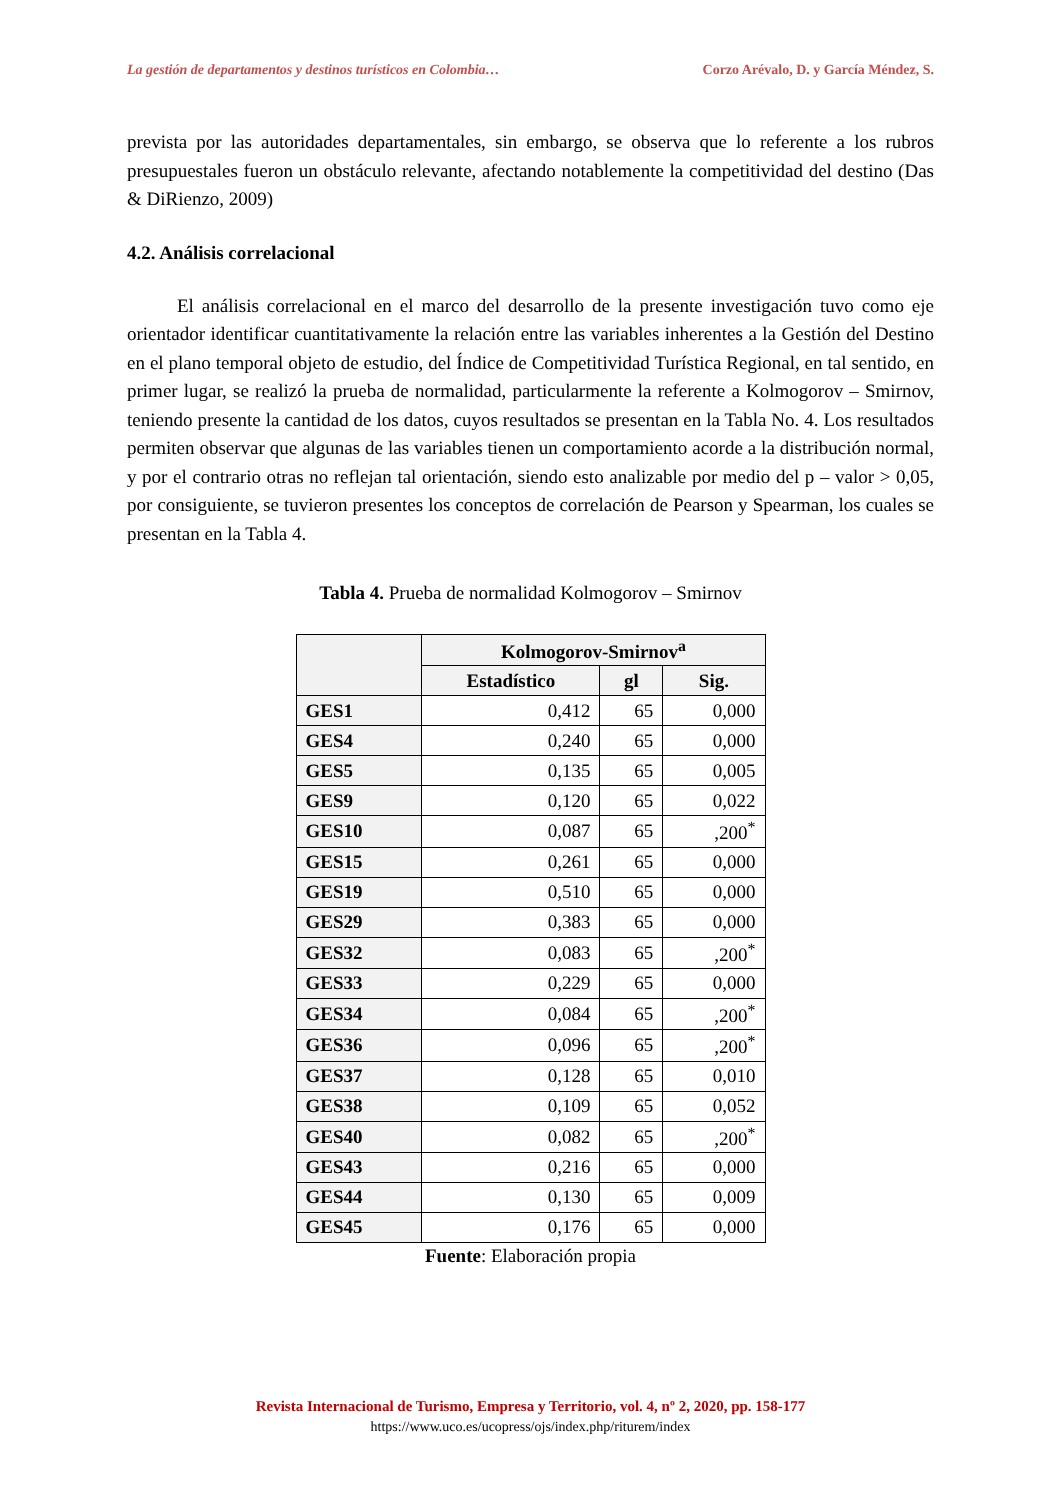La gestión de departamentos y destinos turísticos en Colombia… Corzo Arévalo, D. y García Méndez, S.
prevista por las autoridades departamentales, sin embargo, se observa que lo referente a los rubros presupuestales fueron un obstáculo relevante, afectando notablemente la competitividad del destino (Das & DiRienzo, 2009)
4.2. Análisis correlacional
El análisis correlacional en el marco del desarrollo de la presente investigación tuvo como eje orientador identificar cuantitativamente la relación entre las variables inherentes a la Gestión del Destino en el plano temporal objeto de estudio, del Índice de Competitividad Turística Regional, en tal sentido, en primer lugar, se realizó la prueba de normalidad, particularmente la referente a Kolmogorov – Smirnov, teniendo presente la cantidad de los datos, cuyos resultados se presentan en la Tabla No. 4. Los resultados permiten observar que algunas de las variables tienen un comportamiento acorde a la distribución normal, y por el contrario otras no reflejan tal orientación, siendo esto analizable por medio del p – valor > 0,05, por consiguiente, se tuvieron presentes los conceptos de correlación de Pearson y Spearman, los cuales se presentan en la Tabla 4.
Tabla 4. Prueba de normalidad Kolmogorov – Smirnov
| | Kolmogorov-Smirnov<sup>a</sup> | | |
| --- | --- | --- | --- |
| | Estadístico | gl | Sig. |
| GES1 | 0,412 | 65 | 0,000 |
| GES4 | 0,240 | 65 | 0,000 |
| GES5 | 0,135 | 65 | 0,005 |
| GES9 | 0,120 | 65 | 0,022 |
| GES10 | 0,087 | 65 | ,200<sup>*</sup> |
| GES15 | 0,261 | 65 | 0,000 |
| GES19 | 0,510 | 65 | 0,000 |
| GES29 | 0,383 | 65 | 0,000 |
| GES32 | 0,083 | 65 | ,200<sup>*</sup> |
| GES33 | 0,229 | 65 | 0,000 |
| GES34 | 0,084 | 65 | ,200<sup>*</sup> |
| GES36 | 0,096 | 65 | ,200<sup>*</sup> |
| GES37 | 0,128 | 65 | 0,010 |
| GES38 | 0,109 | 65 | 0,052 |
| GES40 | 0,082 | 65 | ,200<sup>*</sup> |
| GES43 | 0,216 | 65 | 0,000 |
| GES44 | 0,130 | 65 | 0,009 |
| GES45 | 0,176 | 65 | 0,000 |
Fuente: Elaboración propia
Revista Internacional de Turismo, Empresa y Territorio, vol. 4, nº 2, 2020, pp. 158-177
https://www.uco.es/ucopress/ojs/index.php/riturem/index